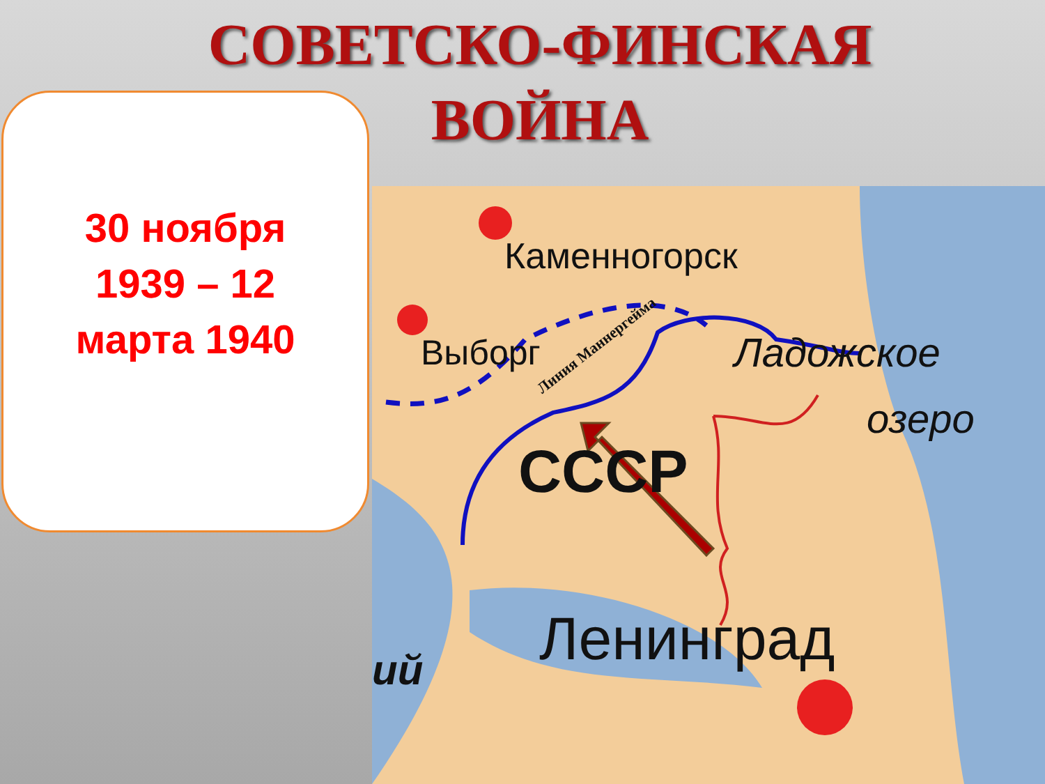СОВЕТСКО-ФИНСКАЯ
ВОЙНА
30 ноября
1939 – 12
марта 1940
Каменногорск
Выборг Ладожское
озеро
СССР
Линия Маннергейма
Ленинград ий